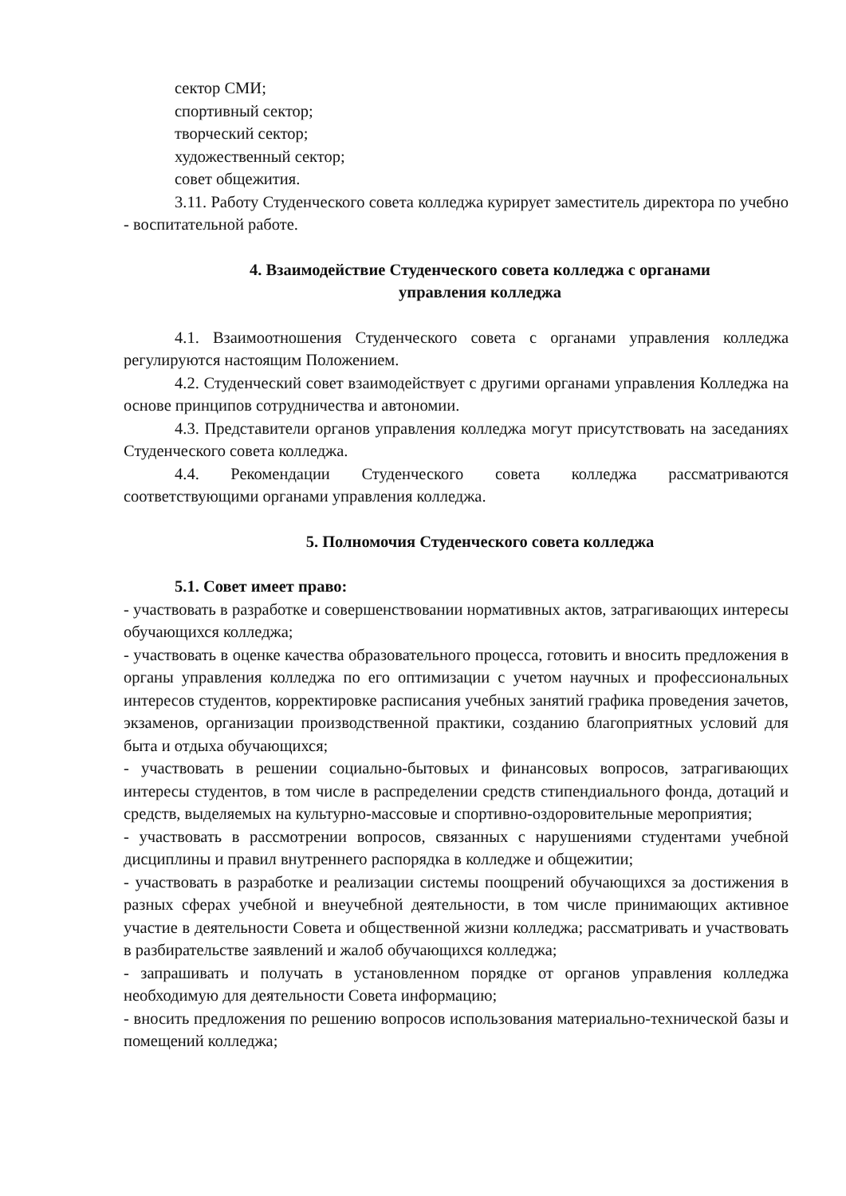сектор СМИ;
спортивный сектор;
творческий сектор;
художественный сектор;
совет общежития.
3.11. Работу Студенческого совета колледжа курирует заместитель директора по учебно - воспитательной работе.
4. Взаимодействие Студенческого совета колледжа с органами
управления колледжа
4.1. Взаимоотношения Студенческого совета с органами управления колледжа регулируются настоящим Положением.
4.2. Студенческий совет взаимодействует с другими органами управления Колледжа на основе принципов сотрудничества и автономии.
4.3. Представители органов управления колледжа могут присутствовать на заседаниях Студенческого совета колледжа.
4.4. Рекомендации Студенческого совета колледжа рассматриваются соответствующими органами управления колледжа.
5. Полномочия Студенческого совета колледжа
5.1. Совет имеет право:
- участвовать в разработке и совершенствовании нормативных актов, затрагивающих интересы обучающихся колледжа;
- участвовать в оценке качества образовательного процесса, готовить и вносить предложения в органы управления колледжа по его оптимизации с учетом научных и профессиональных интересов студентов, корректировке расписания учебных занятий графика проведения зачетов, экзаменов, организации производственной практики, созданию благоприятных условий для быта и отдыха обучающихся;
- участвовать в решении социально-бытовых и финансовых вопросов, затрагивающих интересы студентов, в том числе в распределении средств стипендиального фонда, дотаций и средств, выделяемых на культурно-массовые и спортивно-оздоровительные мероприятия;
- участвовать в рассмотрении вопросов, связанных с нарушениями студентами учебной дисциплины и правил внутреннего распорядка в колледже и общежитии;
- участвовать в разработке и реализации системы поощрений обучающихся за достижения в разных сферах учебной и внеучебной деятельности, в том числе принимающих активное участие в деятельности Совета и общественной жизни колледжа; рассматривать и участвовать в разбирательстве заявлений и жалоб обучающихся колледжа;
- запрашивать и получать в установленном порядке от органов управления колледжа необходимую для деятельности Совета информацию;
- вносить предложения по решению вопросов использования материально-технической базы и помещений колледжа;